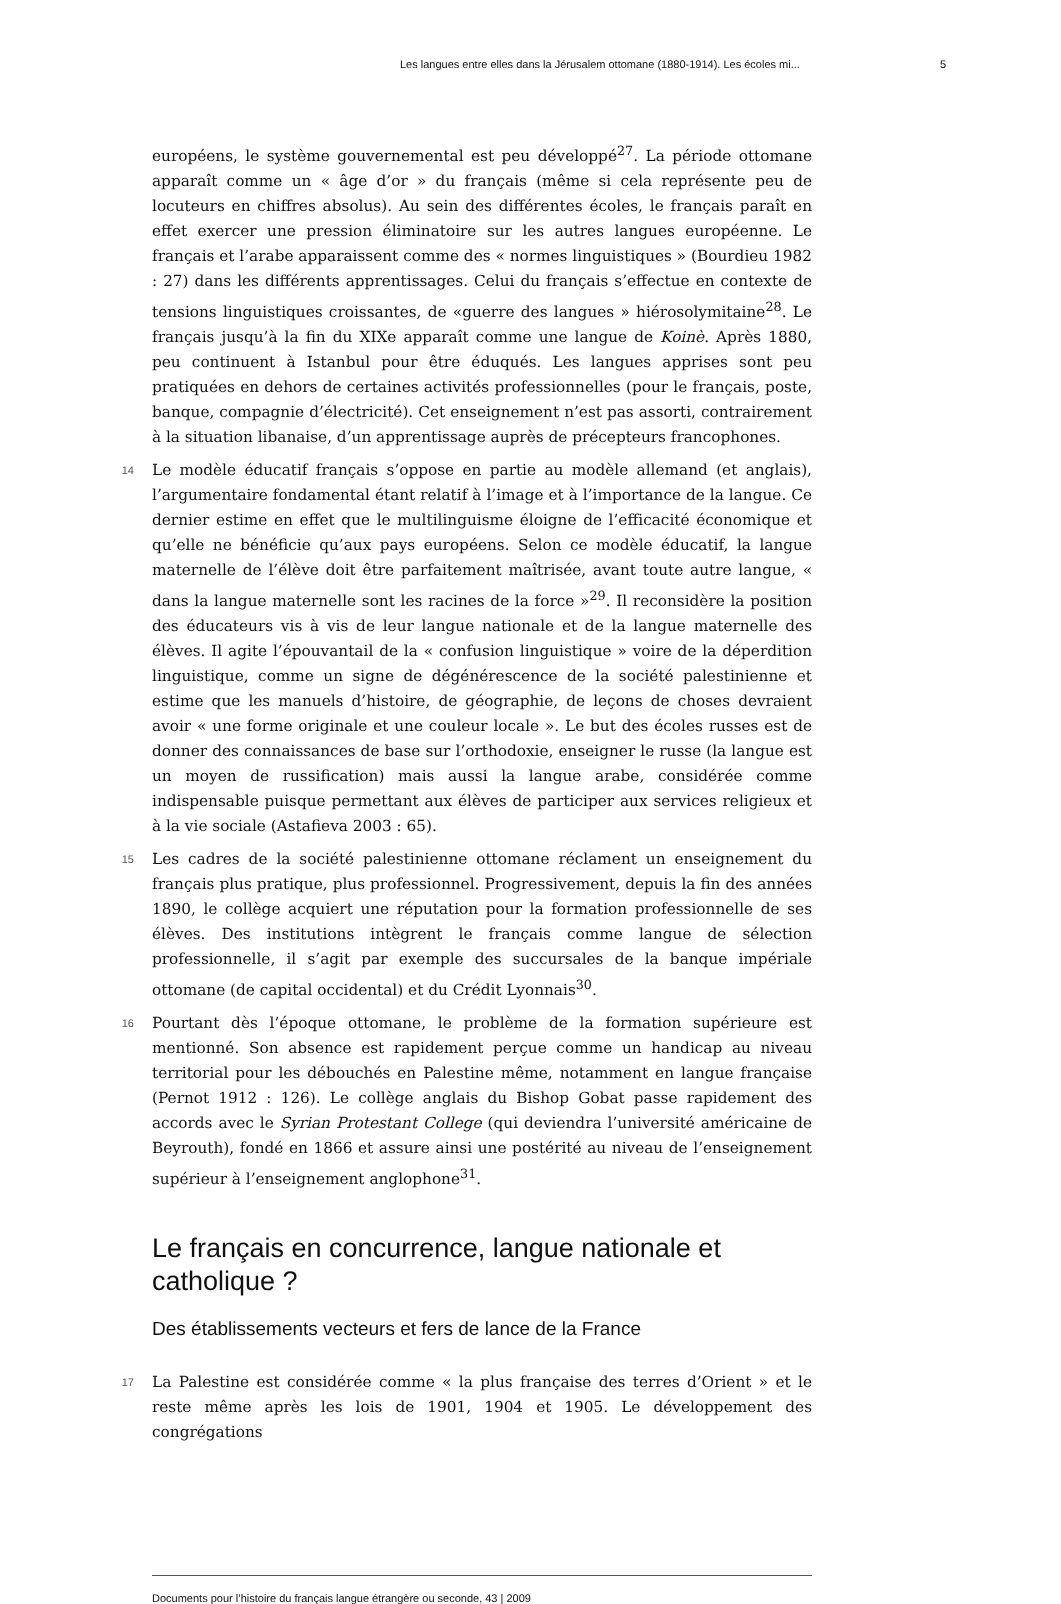Les langues entre elles dans la Jérusalem ottomane (1880-1914). Les écoles mi... 5
européens, le système gouvernemental est peu développé<sup>27</sup>. La période ottomane apparaît comme un « âge d’or » du français (même si cela représente peu de locuteurs en chiffres absolus). Au sein des différentes écoles, le français paraît en effet exercer une pression éliminatoire sur les autres langues européenne. Le français et l’arabe apparaissent comme des « normes linguistiques » (Bourdieu 1982 : 27) dans les différents apprentissages. Celui du français s’effectue en contexte de tensions linguistiques croissantes, de «guerre des langues » hiérosolymitaine<sup>28</sup>. Le français jusqu’à la fin du XIXe apparaît comme une langue de Koinè. Après 1880, peu continuent à Istanbul pour être éduqués. Les langues apprises sont peu pratiquées en dehors de certaines activités professionnelles (pour le français, poste, banque, compagnie d’électricité). Cet enseignement n’est pas assorti, contrairement à la situation libanaise, d’un apprentissage auprès de précepteurs francophones.
14
Le modèle éducatif français s’oppose en partie au modèle allemand (et anglais), l’argumentaire fondamental étant relatif à l’image et à l’importance de la langue. Ce dernier estime en effet que le multilinguisme éloigne de l’efficacité économique et qu’elle ne bénéficie qu’aux pays européens. Selon ce modèle éducatif, la langue maternelle de l’élève doit être parfaitement maîtrisée, avant toute autre langue, « dans la langue maternelle sont les racines de la force »<sup>29</sup>. Il reconsidère la position des éducateurs vis à vis de leur langue nationale et de la langue maternelle des élèves. Il agite l’épouvantail de la « confusion linguistique » voire de la déperdition linguistique, comme un signe de dégénérescence de la société palestinienne et estime que les manuels d’histoire, de géographie, de leçons de choses devraient avoir « une forme originale et une couleur locale ». Le but des écoles russes est de donner des connaissances de base sur l’orthodoxie, enseigner le russe (la langue est un moyen de russification) mais aussi la langue arabe, considérée comme indispensable puisque permettant aux élèves de participer aux services religieux et à la vie sociale (Astafieva 2003 : 65).
15
Les cadres de la société palestinienne ottomane réclament un enseignement du français plus pratique, plus professionnel. Progressivement, depuis la fin des années 1890, le collège acquiert une réputation pour la formation professionnelle de ses élèves. Des institutions intègrent le français comme langue de sélection professionnelle, il s’agit par exemple des succursales de la banque impériale ottomane (de capital occidental) et du Crédit Lyonnais<sup>30</sup>.
16
Pourtant dès l’époque ottomane, le problème de la formation supérieure est mentionné. Son absence est rapidement perçue comme un handicap au niveau territorial pour les débouchés en Palestine même, notamment en langue française (Pernot 1912 : 126). Le collège anglais du Bishop Gobat passe rapidement des accords avec le Syrian Protestant College (qui deviendra l’université américaine de Beyrouth), fondé en 1866 et assure ainsi une postérité au niveau de l’enseignement supérieur à l’enseignement anglophone<sup>31</sup>.
Le français en concurrence, langue nationale et catholique ?
Des établissements vecteurs et fers de lance de la France
17
La Palestine est considérée comme « la plus française des terres d’Orient » et le reste même après les lois de 1901, 1904 et 1905. Le développement des congrégations
Documents pour l’histoire du français langue étrangère ou seconde, 43 | 2009